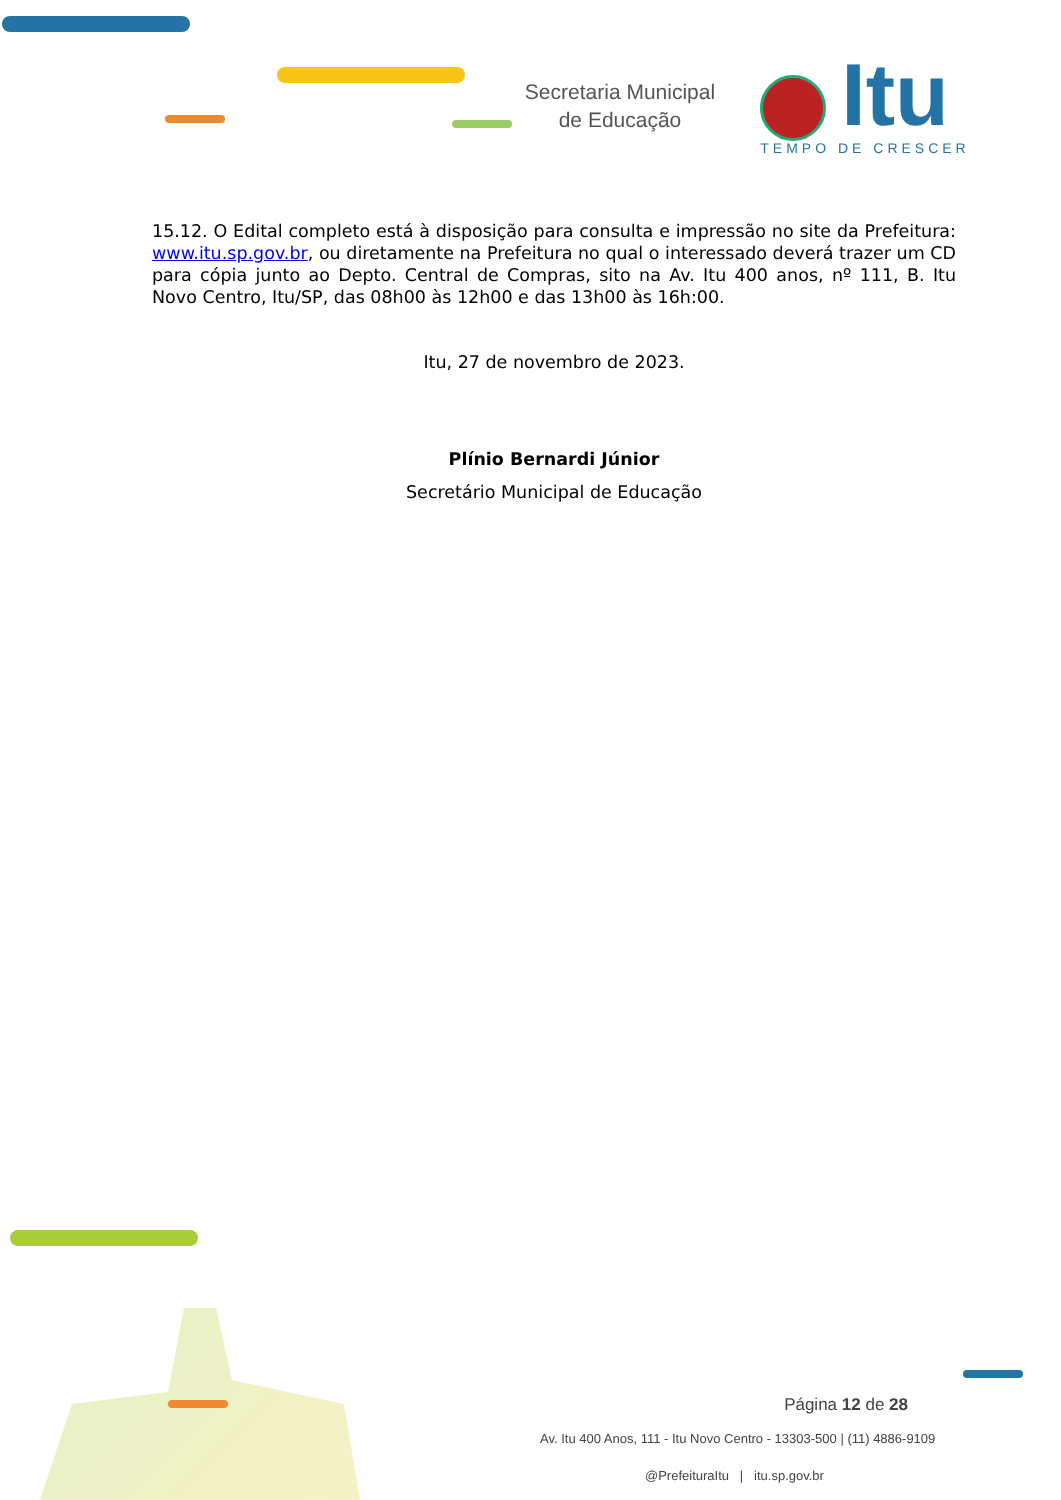Secretaria Municipal
de Educação
Itu
TEMPO DE CRESCER
15.12. O Edital completo está à disposição para consulta e impressão no site da Prefeitura: www.itu.sp.gov.br, ou diretamente na Prefeitura no qual o interessado deverá trazer um CD para cópia junto ao Depto. Central de Compras, sito na Av. Itu 400 anos, nº 111, B. Itu Novo Centro, Itu/SP, das 08h00 às 12h00 e das 13h00 às 16h:00.
Itu, 27 de novembro de 2023.
Plínio Bernardi Júnior
Secretário Municipal de Educação
Página 12 de 28
Av. Itu 400 Anos, 111 - Itu Novo Centro - 13303-500 | (11) 4886-9109
@PrefeituraItu | itu.sp.gov.br